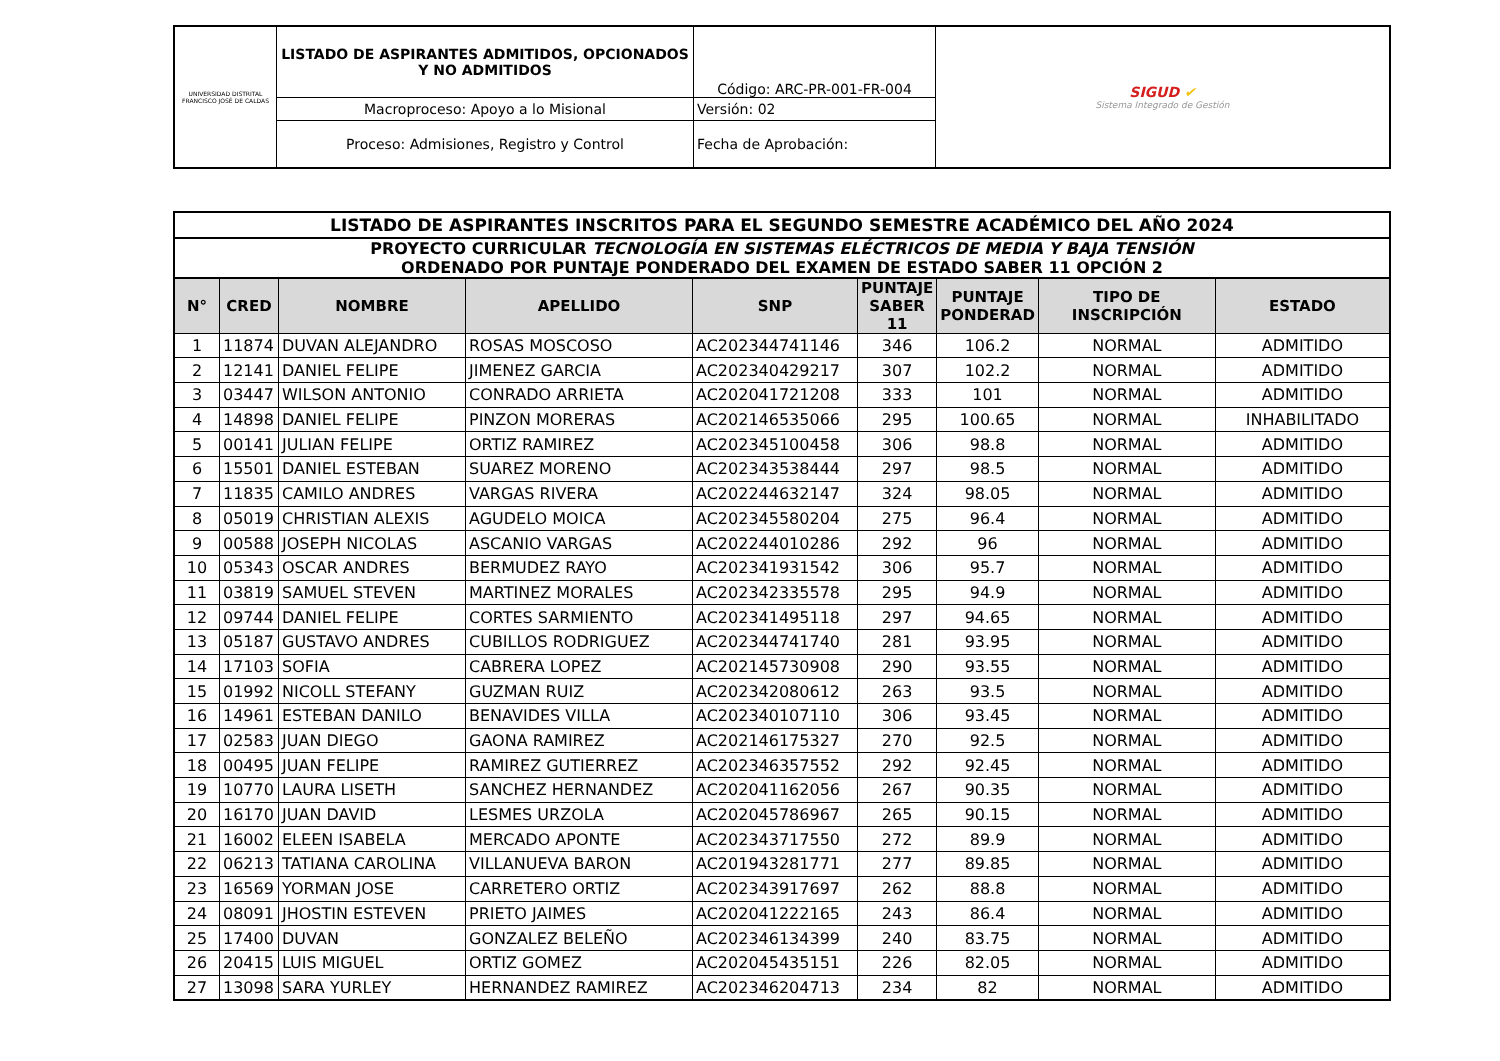| UNIVERSIDAD DISTRITAL FRANCISCO JOSÉ DE CALDAS | LISTADO DE ASPIRANTES ADMITIDOS, OPCIONADOS Y NO ADMITIDOS | Código: ARC-PR-001-FR-004 | SIGUD ✔ Sistema Integrado de Gestión |
| | Macroproceso: Apoyo a lo Misional | Versión: 02 | |
| | Proceso: Admisiones, Registro y Control | Fecha de Aprobación: | |
| LISTADO DE ASPIRANTES INSCRITOS PARA EL SEGUNDO SEMESTRE ACADÉMICO DEL AÑO 2024 | | | | | | | | |
| PROYECTO CURRICULAR TECNOLOGÍA EN SISTEMAS ELÉCTRICOS DE MEDIA Y BAJA TENSIÓN ORDENADO POR PUNTAJE PONDERADO DEL EXAMEN DE ESTADO SABER 11 OPCIÓN 2 | | | | | | | | |
| N° | CRED | NOMBRE | APELLIDO | SNP | PUNTAJE SABER 11 | PUNTAJE PONDERAD | TIPO DE INSCRIPCIÓN | ESTADO |
| 1 | 11874 | DUVAN ALEJANDRO | ROSAS MOSCOSO | AC202344741146 | 346 | 106.2 | NORMAL | ADMITIDO |
| 2 | 12141 | DANIEL FELIPE | JIMENEZ GARCIA | AC202340429217 | 307 | 102.2 | NORMAL | ADMITIDO |
| 3 | 03447 | WILSON ANTONIO | CONRADO ARRIETA | AC202041721208 | 333 | 101 | NORMAL | ADMITIDO |
| 4 | 14898 | DANIEL FELIPE | PINZON MORERAS | AC202146535066 | 295 | 100.65 | NORMAL | INHABILITADO |
| 5 | 00141 | JULIAN FELIPE | ORTIZ RAMIREZ | AC202345100458 | 306 | 98.8 | NORMAL | ADMITIDO |
| 6 | 15501 | DANIEL ESTEBAN | SUAREZ MORENO | AC202343538444 | 297 | 98.5 | NORMAL | ADMITIDO |
| 7 | 11835 | CAMILO ANDRES | VARGAS RIVERA | AC202244632147 | 324 | 98.05 | NORMAL | ADMITIDO |
| 8 | 05019 | CHRISTIAN ALEXIS | AGUDELO MOICA | AC202345580204 | 275 | 96.4 | NORMAL | ADMITIDO |
| 9 | 00588 | JOSEPH NICOLAS | ASCANIO VARGAS | AC202244010286 | 292 | 96 | NORMAL | ADMITIDO |
| 10 | 05343 | OSCAR ANDRES | BERMUDEZ RAYO | AC202341931542 | 306 | 95.7 | NORMAL | ADMITIDO |
| 11 | 03819 | SAMUEL STEVEN | MARTINEZ MORALES | AC202342335578 | 295 | 94.9 | NORMAL | ADMITIDO |
| 12 | 09744 | DANIEL FELIPE | CORTES SARMIENTO | AC202341495118 | 297 | 94.65 | NORMAL | ADMITIDO |
| 13 | 05187 | GUSTAVO ANDRES | CUBILLOS RODRIGUEZ | AC202344741740 | 281 | 93.95 | NORMAL | ADMITIDO |
| 14 | 17103 | SOFIA | CABRERA LOPEZ | AC202145730908 | 290 | 93.55 | NORMAL | ADMITIDO |
| 15 | 01992 | NICOLL STEFANY | GUZMAN RUIZ | AC202342080612 | 263 | 93.5 | NORMAL | ADMITIDO |
| 16 | 14961 | ESTEBAN DANILO | BENAVIDES VILLA | AC202340107110 | 306 | 93.45 | NORMAL | ADMITIDO |
| 17 | 02583 | JUAN DIEGO | GAONA RAMIREZ | AC202146175327 | 270 | 92.5 | NORMAL | ADMITIDO |
| 18 | 00495 | JUAN FELIPE | RAMIREZ GUTIERREZ | AC202346357552 | 292 | 92.45 | NORMAL | ADMITIDO |
| 19 | 10770 | LAURA LISETH | SANCHEZ HERNANDEZ | AC202041162056 | 267 | 90.35 | NORMAL | ADMITIDO |
| 20 | 16170 | JUAN DAVID | LESMES URZOLA | AC202045786967 | 265 | 90.15 | NORMAL | ADMITIDO |
| 21 | 16002 | ELEEN ISABELA | MERCADO APONTE | AC202343717550 | 272 | 89.9 | NORMAL | ADMITIDO |
| 22 | 06213 | TATIANA CAROLINA | VILLANUEVA BARON | AC201943281771 | 277 | 89.85 | NORMAL | ADMITIDO |
| 23 | 16569 | YORMAN JOSE | CARRETERO ORTIZ | AC202343917697 | 262 | 88.8 | NORMAL | ADMITIDO |
| 24 | 08091 | JHOSTIN ESTEVEN | PRIETO JAIMES | AC202041222165 | 243 | 86.4 | NORMAL | ADMITIDO |
| 25 | 17400 | DUVAN | GONZALEZ BELEÑO | AC202346134399 | 240 | 83.75 | NORMAL | ADMITIDO |
| 26 | 20415 | LUIS MIGUEL | ORTIZ GOMEZ | AC202045435151 | 226 | 82.05 | NORMAL | ADMITIDO |
| 27 | 13098 | SARA YURLEY | HERNANDEZ RAMIREZ | AC202346204713 | 234 | 82 | NORMAL | ADMITIDO |